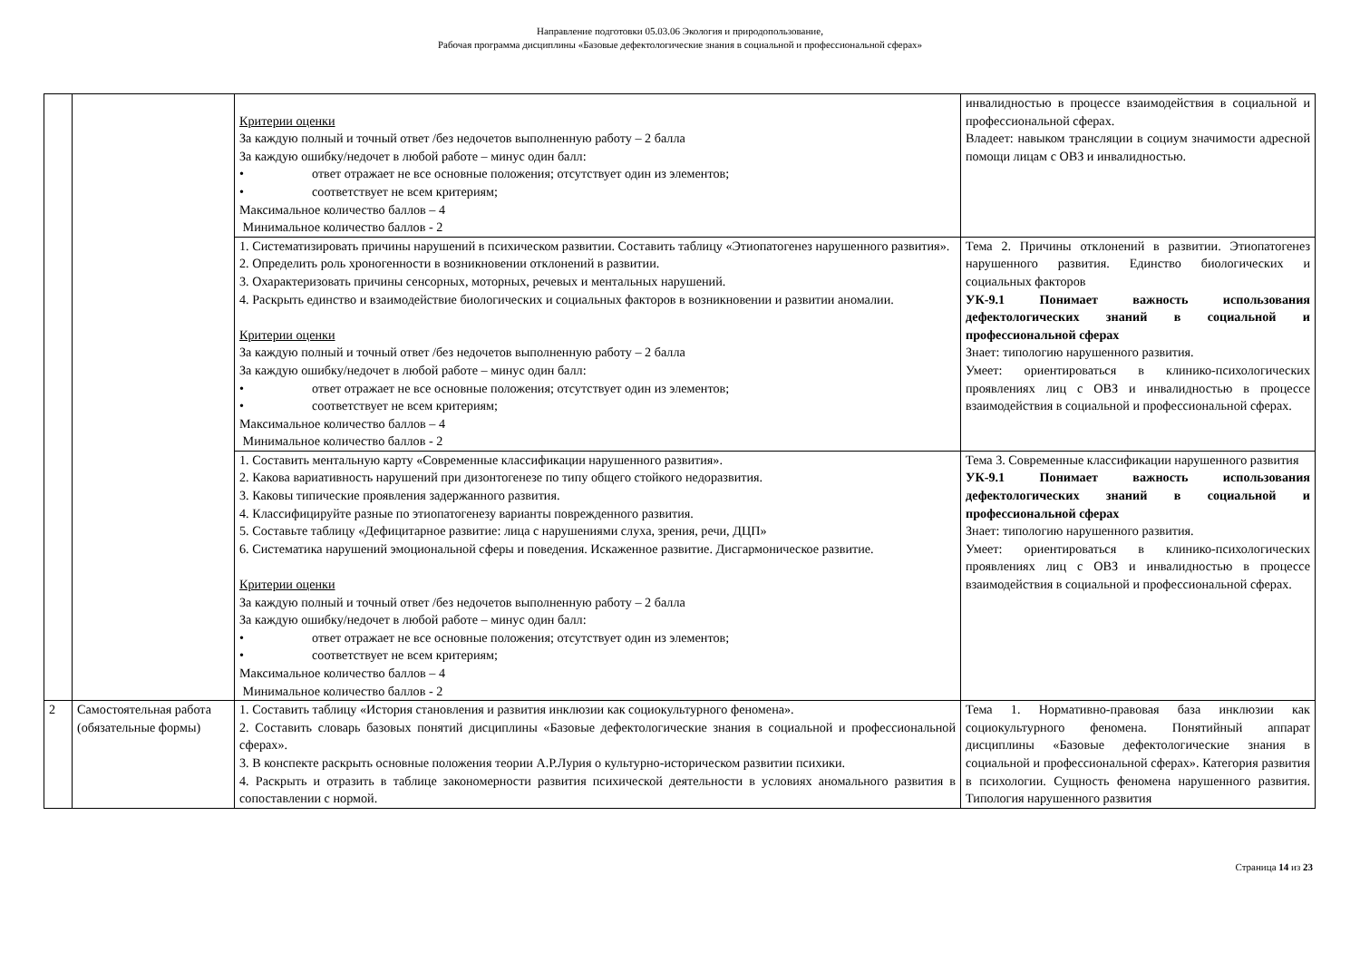Направление подготовки 05.03.06 Экология и природопользование,
Рабочая программа дисциплины «Базовые дефектологические знания в социальной и профессиональной сферах»
| | | Критерии оценки За каждую полный и точный ответ /без недочетов выполненную работу – 2 балла За каждую ошибку/недочет в любой работе – минус один балл: • ответ отражает не все основные положения; отсутствует один из элементов; • соответствует не всем критериям; Максимальное количество баллов – 4 Минимальное количество баллов - 2 | инвалидностью в процессе взаимодействия в социальной и профессиональной сферах. Владеет: навыком трансляции в социум значимости адресной помощи лицам с ОВЗ и инвалидностью. |
| | | 1. Систематизировать причины нарушений в психическом развитии. Составить таблицу «Этиопатогенез нарушенного развития». 2. Определить роль хроногенности в возникновении отклонений в развитии. 3. Охарактеризовать причины сенсорных, моторных, речевых и ментальных нарушений. 4. Раскрыть единство и взаимодействие биологических и социальных факторов в возникновении и развитии аномалии. Критерии оценки За каждую полный и точный ответ /без недочетов выполненную работу – 2 балла За каждую ошибку/недочет в любой работе – минус один балл: • ответ отражает не все основные положения; отсутствует один из элементов; • соответствует не всем критериям; Максимальное количество баллов – 4 Минимальное количество баллов - 2 | Тема 2. Причины отклонений в развитии. Этиопатогенез нарушенного развития. Единство биологических и социальных факторов УК-9.1 Понимает важность использования дефектологических знаний в социальной и профессиональной сферах Знает: типологию нарушенного развития. Умеет: ориентироваться в клинико-психологических проявлениях лиц с ОВЗ и инвалидностью в процессе взаимодействия в социальной и профессиональной сферах. |
| | | 1. Составить ментальную карту «Современные классификации нарушенного развития». 2. Какова вариативность нарушений при дизонтогенезе по типу общего стойкого недоразвития. 3. Каковы типические проявления задержанного развития. 4. Классифицируйте разные по этиопатогенезу варианты поврежденного развития. 5. Составьте таблицу «Дефицитарное развитие: лица с нарушениями слуха, зрения, речи, ДЦП» 6. Систематика нарушений эмоциональной сферы и поведения. Искаженное развитие. Дисгармоническое развитие. Критерии оценки За каждую полный и точный ответ /без недочетов выполненную работу – 2 балла За каждую ошибку/недочет в любой работе – минус один балл: • ответ отражает не все основные положения; отсутствует один из элементов; • соответствует не всем критериям; Максимальное количество баллов – 4 Минимальное количество баллов - 2 | Тема 3. Современные классификации нарушенного развития УК-9.1 Понимает важность использования дефектологических знаний в социальной и профессиональной сферах Знает: типологию нарушенного развития. Умеет: ориентироваться в клинико-психологических проявлениях лиц с ОВЗ и инвалидностью в процессе взаимодействия в социальной и профессиональной сферах. |
| 2 | Самостоятельная работа (обязательные формы) | 1. Составить таблицу «История становления и развития инклюзии как социокультурного феномена». 2. Составить словарь базовых понятий дисциплины «Базовые дефектологические знания в социальной и профессиональной сферах». 3. В конспекте раскрыть основные положения теории А.Р.Лурия о культурно-историческом развитии психики. 4. Раскрыть и отразить в таблице закономерности развития психической деятельности в условиях аномального развития в сопоставлении с нормой. | Тема 1. Нормативно-правовая база инклюзии как социокультурного феномена. Понятийный аппарат дисциплины «Базовые дефектологические знания в социальной и профессиональной сферах». Категория развития в психологии. Сущность феномена нарушенного развития. Типология нарушенного развития |
Страница 14 из 23